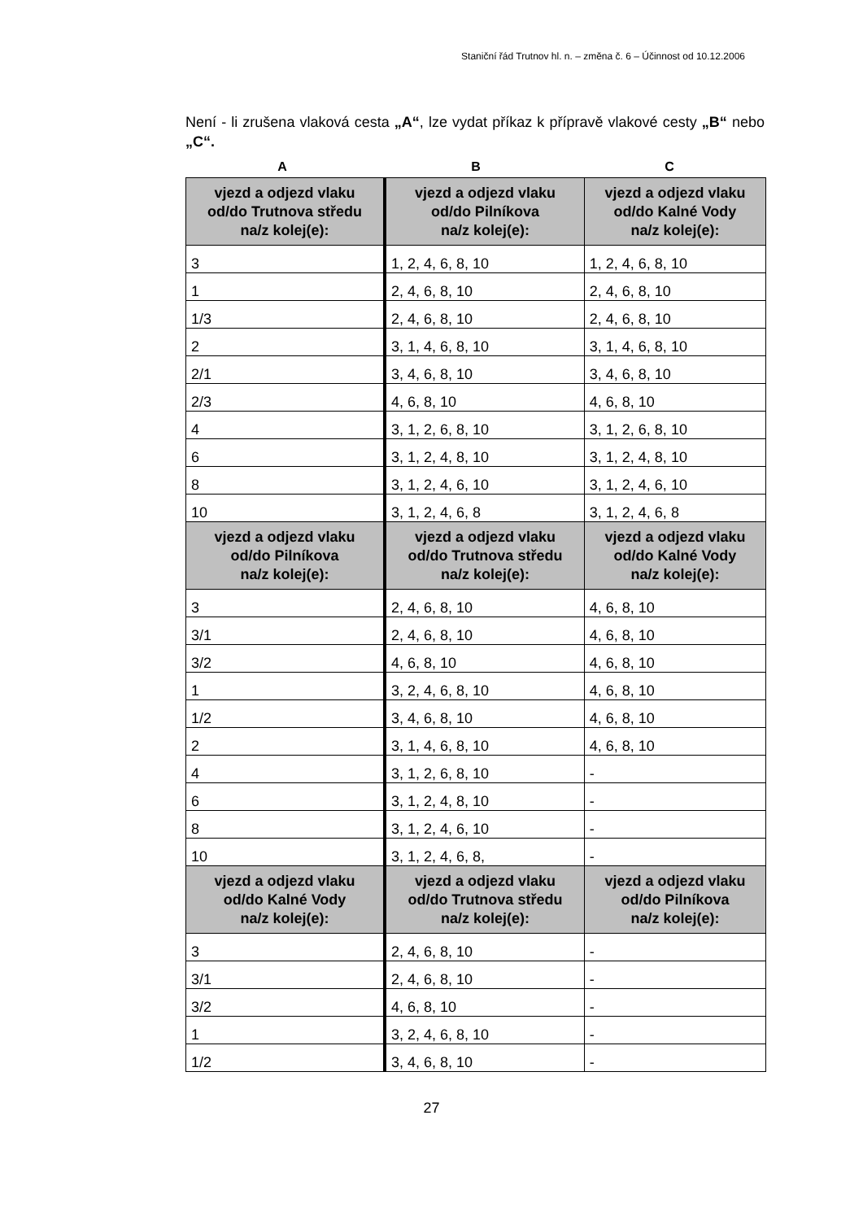Staniční řád Trutnov hl. n. – změna č. 6 – Účinnost od 10.12.2006
Není - li zrušena vlaková cesta „A“, lze vydat příkaz k přípravě vlakové cesty „B“ nebo „C“.
A B C
| vjezd a odjezd vlaku od/do Trutnova středu na/z kolej(e): | vjezd a odjezd vlaku od/do Pilníkova na/z kolej(e): | vjezd a odjezd vlaku od/do Kalné Vody na/z kolej(e): |
| --- | --- | --- |
| 3 | 1, 2, 4, 6, 8, 10 | 1, 2, 4, 6, 8, 10 |
| 1 | 2, 4, 6, 8, 10 | 2, 4, 6, 8, 10 |
| 1/3 | 2, 4, 6, 8, 10 | 2, 4, 6, 8, 10 |
| 2 | 3, 1, 4, 6, 8, 10 | 3, 1, 4, 6, 8, 10 |
| 2/1 | 3, 4, 6, 8, 10 | 3, 4, 6, 8, 10 |
| 2/3 | 4, 6, 8, 10 | 4, 6, 8, 10 |
| 4 | 3, 1, 2, 6, 8, 10 | 3, 1, 2, 6, 8, 10 |
| 6 | 3, 1, 2, 4, 8, 10 | 3, 1, 2, 4, 8, 10 |
| 8 | 3, 1, 2, 4, 6, 10 | 3, 1, 2, 4, 6, 10 |
| 10 | 3, 1, 2, 4, 6, 8 | 3, 1, 2, 4, 6, 8 |
| vjezd a odjezd vlaku od/do Pilníkova na/z kolej(e): | vjezd a odjezd vlaku od/do Trutnova středu na/z kolej(e): | vjezd a odjezd vlaku od/do Kalné Vody na/z kolej(e): |
| 3 | 2, 4, 6, 8, 10 | 4, 6, 8, 10 |
| 3/1 | 2, 4, 6, 8, 10 | 4, 6, 8, 10 |
| 3/2 | 4, 6, 8, 10 | 4, 6, 8, 10 |
| 1 | 3, 2, 4, 6, 8, 10 | 4, 6, 8, 10 |
| 1/2 | 3, 4, 6, 8, 10 | 4, 6, 8, 10 |
| 2 | 3, 1, 4, 6, 8, 10 | 4, 6, 8, 10 |
| 4 | 3, 1, 2, 6, 8, 10 | - |
| 6 | 3, 1, 2, 4, 8, 10 | - |
| 8 | 3, 1, 2, 4, 6, 10 | - |
| 10 | 3, 1, 2, 4, 6, 8, | - |
| vjezd a odjezd vlaku od/do Kalné Vody na/z kolej(e): | vjezd a odjezd vlaku od/do Trutnova středu na/z kolej(e): | vjezd a odjezd vlaku od/do Pilníkova na/z kolej(e): |
| 3 | 2, 4, 6, 8, 10 | - |
| 3/1 | 2, 4, 6, 8, 10 | - |
| 3/2 | 4, 6, 8, 10 | - |
| 1 | 3, 2, 4, 6, 8, 10 | - |
| 1/2 | 3, 4, 6, 8, 10 | - |
27